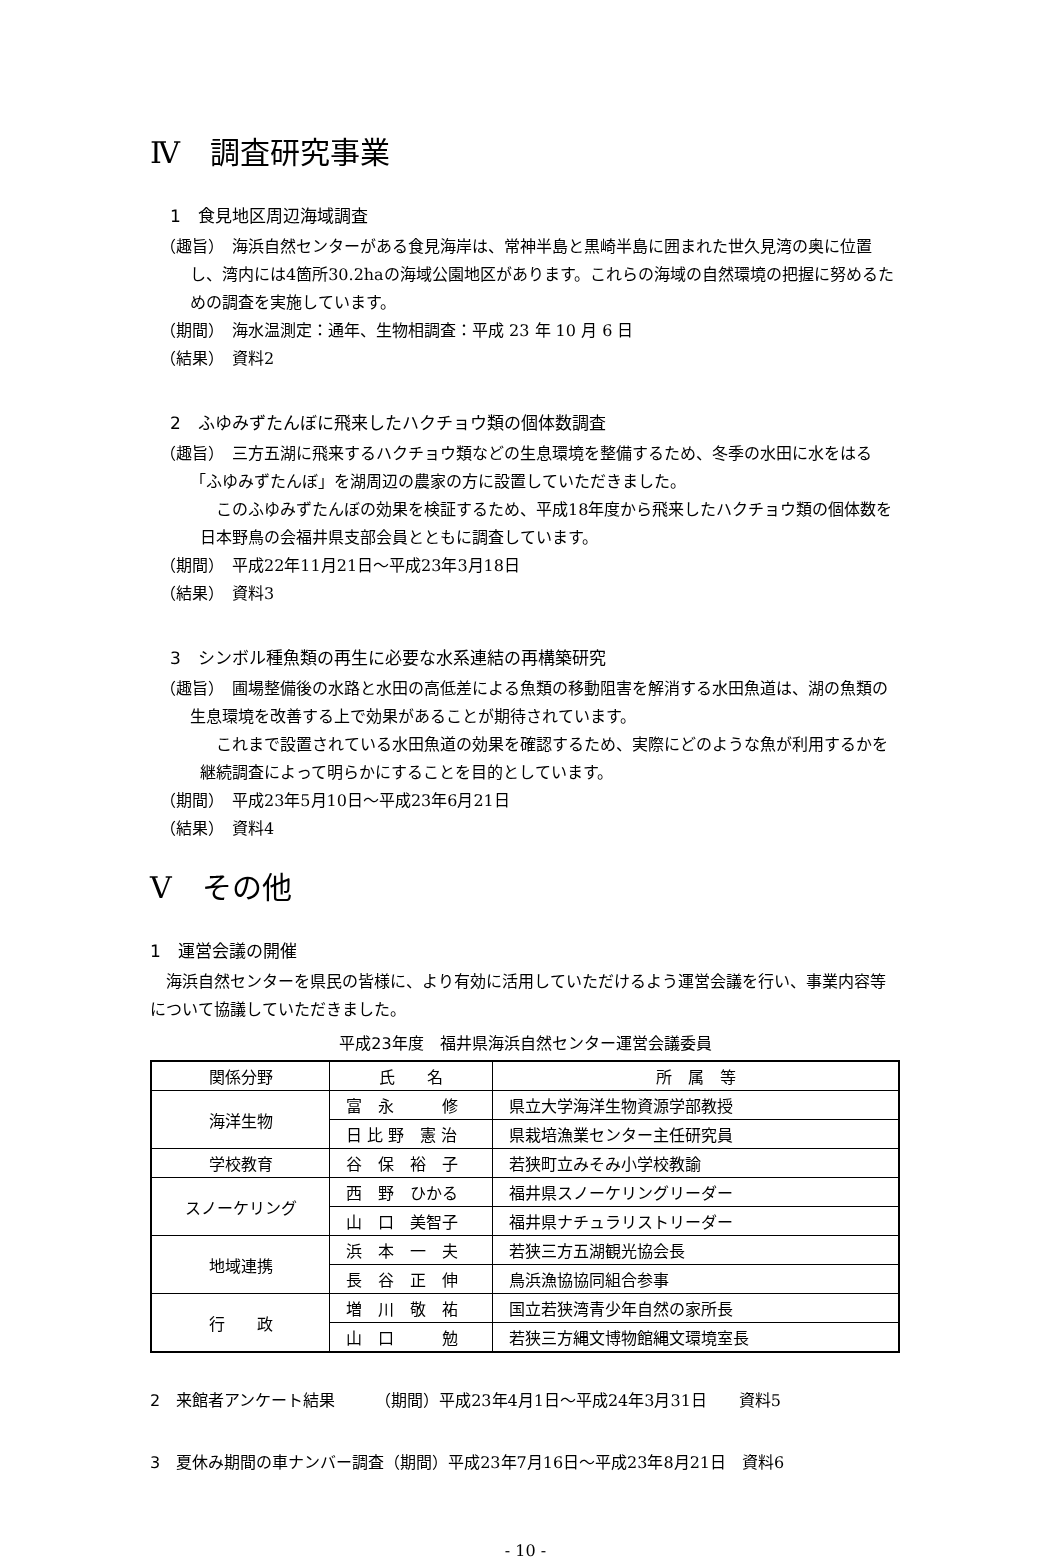Ⅳ　調査研究事業
1　食見地区周辺海域調査
（趣旨）　海浜自然センターがある食見海岸は、常神半島と黒崎半島に囲まれた世久見湾の奥に位置し、湾内には4箇所30.2haの海域公園地区があります。これらの海域の自然環境の把握に努めるための調査を実施しています。
（期間）　海水温測定：通年、生物相調査：平成 23 年 10 月 6 日
（結果）　資料2
2　ふゆみずたんぼに飛来したハクチョウ類の個体数調査
（趣旨）　三方五湖に飛来するハクチョウ類などの生息環境を整備するため、冬季の水田に水をはる「ふゆみずたんぼ」を湖周辺の農家の方に設置していただきました。
　このふゆみずたんぼの効果を検証するため、平成18年度から飛来したハクチョウ類の個体数を日本野鳥の会福井県支部会員とともに調査しています。
（期間）　平成22年11月21日～平成23年3月18日
（結果）　資料3
3　シンボル種魚類の再生に必要な水系連結の再構築研究
（趣旨）　圃場整備後の水路と水田の高低差による魚類の移動阻害を解消する水田魚道は、湖の魚類の生息環境を改善する上で効果があることが期待されています。
　これまで設置されている水田魚道の効果を確認するため、実際にどのような魚が利用するかを継続調査によって明らかにすることを目的としています。
（期間）　平成23年5月10日～平成23年6月21日
（結果）　資料4
Ⅴ　その他
1　運営会議の開催
　海浜自然センターを県民の皆様に、より有効に活用していただけるよう運営会議を行い、事業内容等について協議していただきました。
平成23年度　福井県海浜自然センター運営会議委員
| 関係分野 | 氏 名 | 所 属 等 |
| --- | --- | --- |
| 海洋生物 | 富 永 修 | 県立大学海洋生物資源学部教授 |
| | 日 比 野 憲 治 | 県栽培漁業センター主任研究員 |
| 学校教育 | 谷 保 裕 子 | 若狭町立みそみ小学校教諭 |
| スノーケリング | 西 野 ひかる | 福井県スノーケリングリーダー |
| | 山 口 美智子 | 福井県ナチュラリストリーダー |
| 地域連携 | 浜 本 一 夫 | 若狭三方五湖観光協会長 |
| | 長 谷 正 伸 | 鳥浜漁協協同組合参事 |
| 行 政 | 増 川 敬 祐 | 国立若狭湾青少年自然の家所長 |
| | 山 口 勉 | 若狭三方縄文博物館縄文環境室長 |
2　来館者アンケート結果　　　（期間）平成23年4月1日～平成24年3月31日　　資料5
3　夏休み期間の車ナンバー調査（期間）平成23年7月16日～平成23年8月21日　資料6
- 10 -